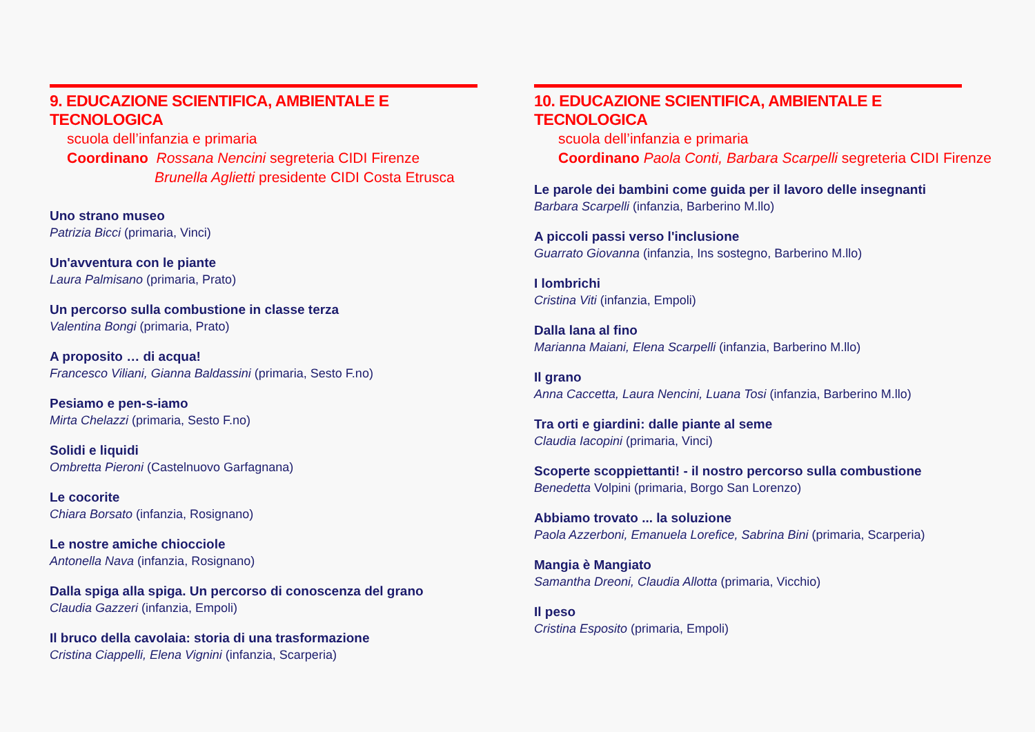9. EDUCAZIONE SCIENTIFICA, AMBIENTALE E TECNOLOGICA
scuola dell’infanzia e primaria
Coordinano Rossana Nencini segreteria CIDI Firenze
Brunella Aglietti presidente CIDI Costa Etrusca
Uno strano museo
Patrizia Bicci (primaria, Vinci)
Un'avventura con le piante
Laura Palmisano (primaria, Prato)
Un percorso sulla combustione in classe terza
Valentina Bongi (primaria, Prato)
A proposito … di acqua!
Francesco Viliani, Gianna Baldassini (primaria, Sesto F.no)
Pesiamo e pen-s-iamo
Mirta Chelazzi (primaria, Sesto F.no)
Solidi e liquidi
Ombretta Pieroni (Castelnuovo Garfagnana)
Le cocorite
Chiara Borsato (infanzia, Rosignano)
Le nostre amiche chiocciole
Antonella Nava (infanzia, Rosignano)
Dalla spiga alla spiga. Un percorso di conoscenza del grano
Claudia Gazzeri (infanzia, Empoli)
Il bruco della cavolaia: storia di una trasformazione
Cristina Ciappelli, Elena Vignini (infanzia, Scarperia)
10. EDUCAZIONE SCIENTIFICA, AMBIENTALE E TECNOLOGICA
scuola dell’infanzia e primaria
Coordinano Paola Conti, Barbara Scarpelli segreteria CIDI Firenze
Le parole dei bambini come guida per il lavoro delle insegnanti
Barbara Scarpelli (infanzia, Barberino M.llo)
A piccoli passi verso l'inclusione
Guarrato Giovanna (infanzia, Ins sostegno, Barberino M.llo)
I lombrichi
Cristina Viti (infanzia, Empoli)
Dalla lana al fino
Marianna Maiani, Elena Scarpelli (infanzia, Barberino M.llo)
Il grano
Anna Caccetta, Laura Nencini, Luana Tosi (infanzia, Barberino M.llo)
Tra orti e giardini: dalle piante al seme
Claudia Iacopini (primaria, Vinci)
Scoperte scoppiettanti! - il nostro percorso sulla combustione
Benedetta Volpini (primaria, Borgo San Lorenzo)
Abbiamo trovato ... la soluzione
Paola Azzerboni, Emanuela Lorefice, Sabrina Bini (primaria, Scarperia)
Mangia è Mangiato
Samantha Dreoni, Claudia Allotta (primaria, Vicchio)
Il peso
Cristina Esposito (primaria, Empoli)